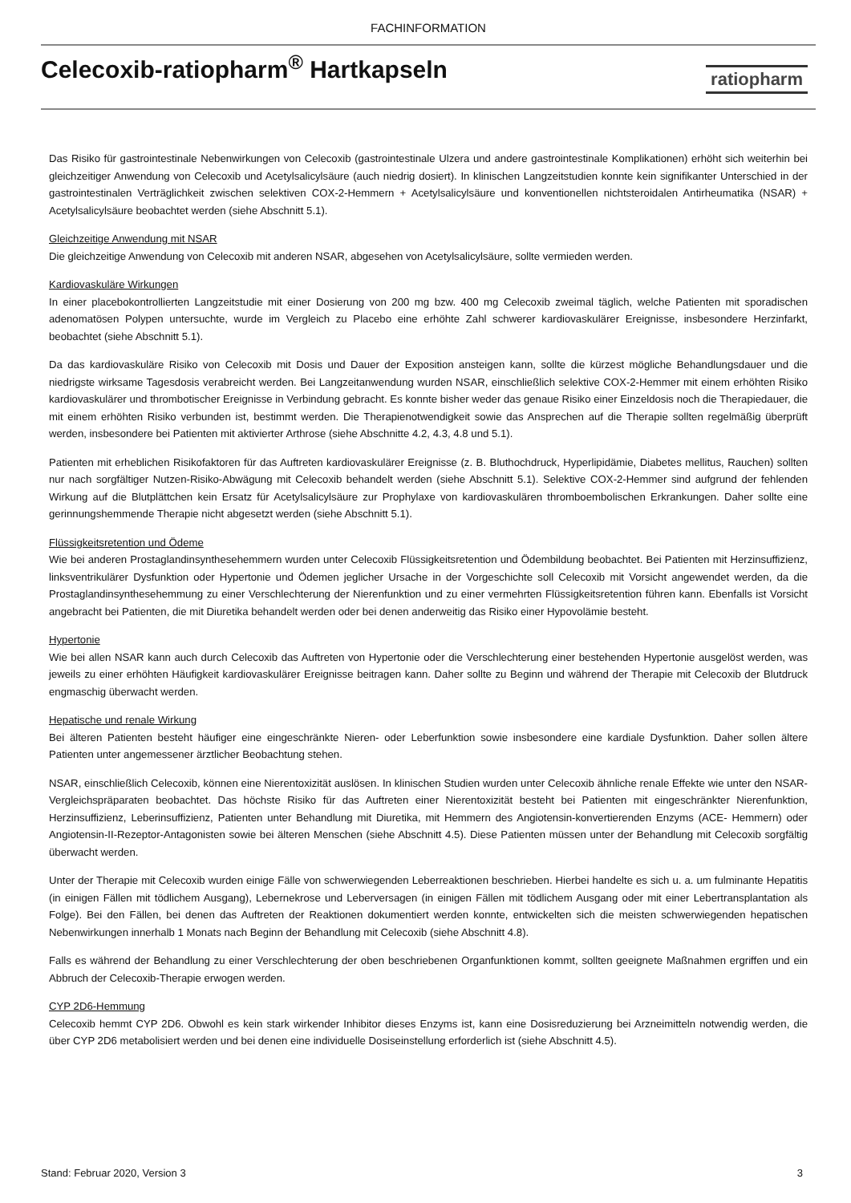FACHINFORMATION
Celecoxib-ratiopharm<sup>®</sup> Hartkapseln
ratiopharm
Das Risiko für gastrointestinale Nebenwirkungen von Celecoxib (gastrointestinale Ulzera und andere gastrointestinale Komplikationen) erhöht sich weiterhin bei gleichzeitiger Anwendung von Celecoxib und Acetylsalicylsäure (auch niedrig dosiert). In klinischen Langzeitstudien konnte kein signifikanter Unterschied in der gastrointestinalen Verträglichkeit zwischen selektiven COX-2-Hemmern + Acetylsalicylsäure und konventionellen nichtsteroidalen Antirheumatika (NSAR) + Acetylsalicylsäure beobachtet werden (siehe Abschnitt 5.1).
Gleichzeitige Anwendung mit NSAR
Die gleichzeitige Anwendung von Celecoxib mit anderen NSAR, abgesehen von Acetylsalicylsäure, sollte vermieden werden.
Kardiovaskuläre Wirkungen
In einer placebokontrollierten Langzeitstudie mit einer Dosierung von 200 mg bzw. 400 mg Celecoxib zweimal täglich, welche Patienten mit sporadischen adenomatösen Polypen untersuchte, wurde im Vergleich zu Placebo eine erhöhte Zahl schwerer kardiovaskulärer Ereignisse, insbesondere Herzinfarkt, beobachtet (siehe Abschnitt 5.1).
Da das kardiovaskuläre Risiko von Celecoxib mit Dosis und Dauer der Exposition ansteigen kann, sollte die kürzest mögliche Behandlungsdauer und die niedrigste wirksame Tagesdosis verabreicht werden. Bei Langzeitanwendung wurden NSAR, einschließlich selektive COX-2-Hemmer mit einem erhöhten Risiko kardiovaskulärer und thrombotischer Ereignisse in Verbindung gebracht. Es konnte bisher weder das genaue Risiko einer Einzeldosis noch die Therapiedauer, die mit einem erhöhten Risiko verbunden ist, bestimmt werden. Die Therapienotwendigkeit sowie das Ansprechen auf die Therapie sollten regelmäßig überprüft werden, insbesondere bei Patienten mit aktivierter Arthrose (siehe Abschnitte 4.2, 4.3, 4.8 und 5.1).
Patienten mit erheblichen Risikofaktoren für das Auftreten kardiovaskulärer Ereignisse (z. B. Bluthochdruck, Hyperlipidämie, Diabetes mellitus, Rauchen) sollten nur nach sorgfältiger Nutzen-Risiko-Abwägung mit Celecoxib behandelt werden (siehe Abschnitt 5.1). Selektive COX-2-Hemmer sind aufgrund der fehlenden Wirkung auf die Blutplättchen kein Ersatz für Acetylsalicylsäure zur Prophylaxe von kardiovaskulären thromboembolischen Erkrankungen. Daher sollte eine gerinnungshemmende Therapie nicht abgesetzt werden (siehe Abschnitt 5.1).
Flüssigkeitsretention und Ödeme
Wie bei anderen Prostaglandinsynthesehemmern wurden unter Celecoxib Flüssigkeitsretention und Ödembildung beobachtet. Bei Patienten mit Herzinsuffizienz, linksventrikulärer Dysfunktion oder Hypertonie und Ödemen jeglicher Ursache in der Vorgeschichte soll Celecoxib mit Vorsicht angewendet werden, da die Prostaglandinsynthesehemmung zu einer Verschlechterung der Nierenfunktion und zu einer vermehrten Flüssigkeitsretention führen kann. Ebenfalls ist Vorsicht angebracht bei Patienten, die mit Diuretika behandelt werden oder bei denen anderweitig das Risiko einer Hypovolämie besteht.
Hypertonie
Wie bei allen NSAR kann auch durch Celecoxib das Auftreten von Hypertonie oder die Verschlechterung einer bestehenden Hypertonie ausgelöst werden, was jeweils zu einer erhöhten Häufigkeit kardiovaskulärer Ereignisse beitragen kann. Daher sollte zu Beginn und während der Therapie mit Celecoxib der Blutdruck engmaschig überwacht werden.
Hepatische und renale Wirkung
Bei älteren Patienten besteht häufiger eine eingeschränkte Nieren- oder Leberfunktion sowie insbesondere eine kardiale Dysfunktion. Daher sollen ältere Patienten unter angemessener ärztlicher Beobachtung stehen.
NSAR, einschließlich Celecoxib, können eine Nierentoxizität auslösen. In klinischen Studien wurden unter Celecoxib ähnliche renale Effekte wie unter den NSAR-Vergleichspräparaten beobachtet. Das höchste Risiko für das Auftreten einer Nierentoxizität besteht bei Patienten mit eingeschränkter Nierenfunktion, Herzinsuffizienz, Leberinsuffizienz, Patienten unter Behandlung mit Diuretika, mit Hemmern des Angiotensin-konvertierenden Enzyms (ACE- Hemmern) oder Angiotensin-II-Rezeptor-Antagonisten sowie bei älteren Menschen (siehe Abschnitt 4.5). Diese Patienten müssen unter der Behandlung mit Celecoxib sorgfältig überwacht werden.
Unter der Therapie mit Celecoxib wurden einige Fälle von schwerwiegenden Leberreaktionen beschrieben. Hierbei handelte es sich u. a. um fulminante Hepatitis (in einigen Fällen mit tödlichem Ausgang), Lebernekrose und Leberversagen (in einigen Fällen mit tödlichem Ausgang oder mit einer Lebertransplantation als Folge). Bei den Fällen, bei denen das Auftreten der Reaktionen dokumentiert werden konnte, entwickelten sich die meisten schwerwiegenden hepatischen Nebenwirkungen innerhalb 1 Monats nach Beginn der Behandlung mit Celecoxib (siehe Abschnitt 4.8).
Falls es während der Behandlung zu einer Verschlechterung der oben beschriebenen Organfunktionen kommt, sollten geeignete Maßnahmen ergriffen und ein Abbruch der Celecoxib-Therapie erwogen werden.
CYP 2D6-Hemmung
Celecoxib hemmt CYP 2D6. Obwohl es kein stark wirkender Inhibitor dieses Enzyms ist, kann eine Dosisreduzierung bei Arzneimitteln notwendig werden, die über CYP 2D6 metabolisiert werden und bei denen eine individuelle Dosiseinstellung erforderlich ist (siehe Abschnitt 4.5).
Stand: Februar 2020, Version 3 3